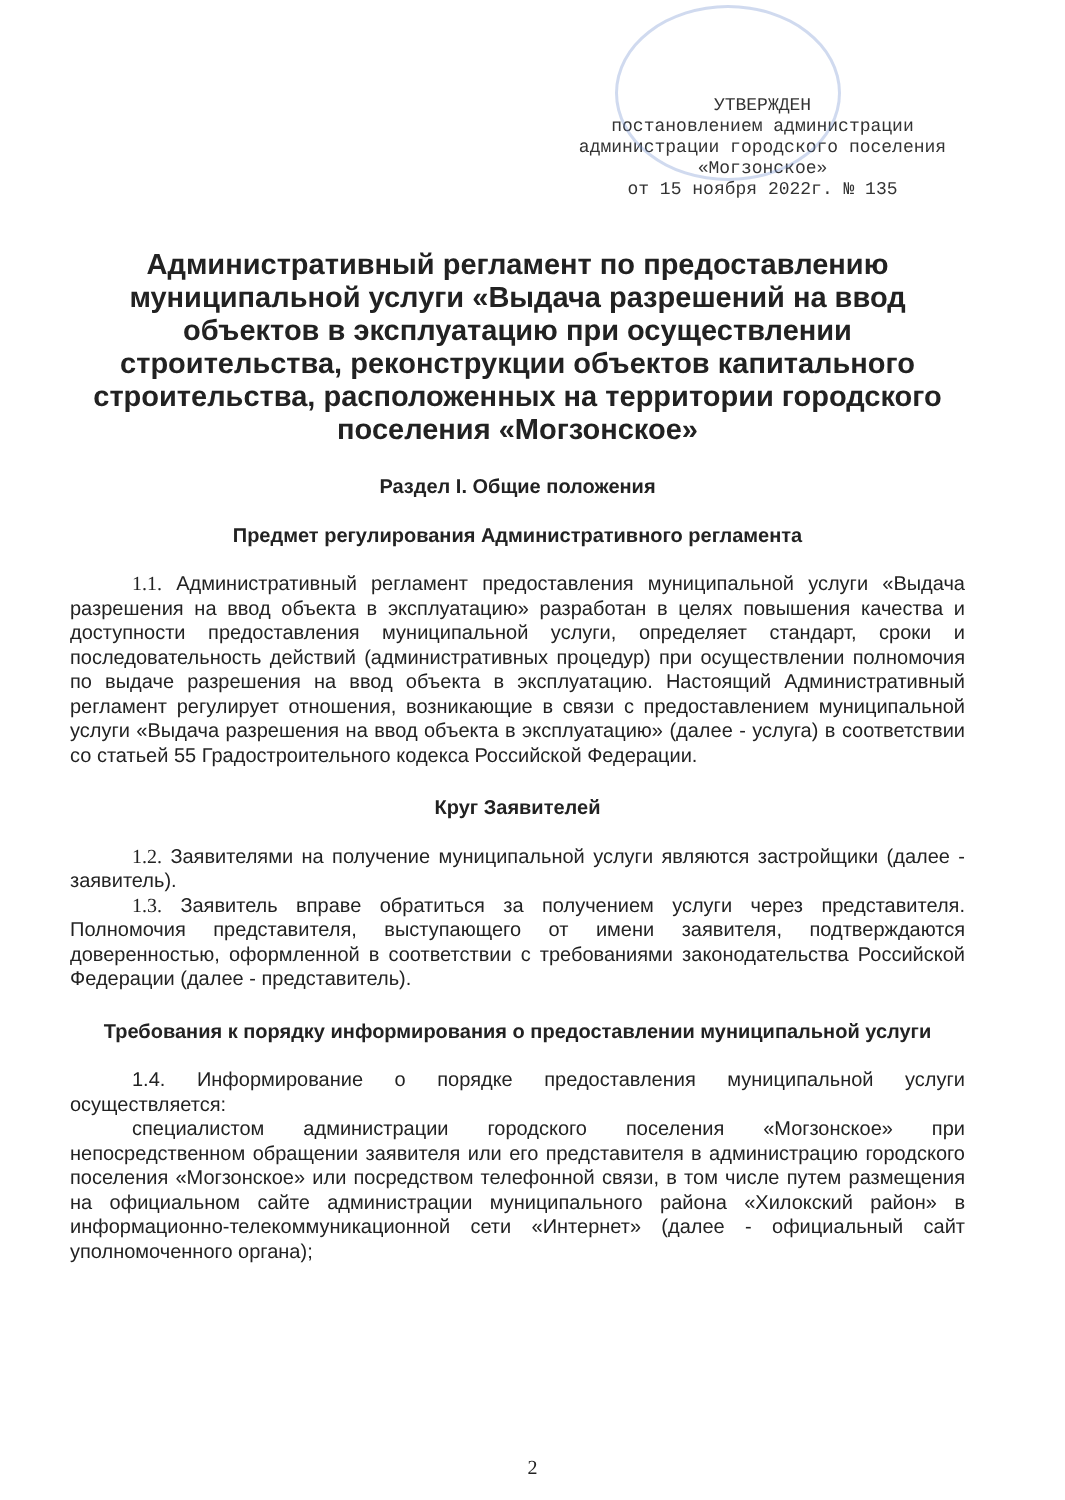УТВЕРЖДЕН
постановлением администрации
администрации городского поселения
«Могзонское»
от 15 ноября 2022г. № 135
Административный регламент по предоставлению муниципальной услуги «Выдача разрешений на ввод объектов в эксплуатацию при осуществлении строительства, реконструкции объектов капитального строительства, расположенных на территории городского поселения «Могзонское»
Раздел I. Общие положения
Предмет регулирования Административного регламента
1.1. Административный регламент предоставления муниципальной услуги «Выдача разрешения на ввод объекта в эксплуатацию» разработан в целях повышения качества и доступности предоставления муниципальной услуги, определяет стандарт, сроки и последовательность действий (административных процедур) при осуществлении полномочия по выдаче разрешения на ввод объекта в эксплуатацию. Настоящий Административный регламент регулирует отношения, возникающие в связи с предоставлением муниципальной услуги «Выдача разрешения на ввод объекта в эксплуатацию» (далее - услуга) в соответствии со статьей 55 Градостроительного кодекса Российской Федерации.
Круг Заявителей
1.2. Заявителями на получение муниципальной услуги являются застройщики (далее - заявитель).
1.3. Заявитель вправе обратиться за получением услуги через представителя. Полномочия представителя, выступающего от имени заявителя, подтверждаются доверенностью, оформленной в соответствии с требованиями законодательства Российской Федерации (далее - представитель).
Требования к порядку информирования о предоставлении муниципальной услуги
1.4. Информирование о порядке предоставления муниципальной услуги осуществляется:
специалистом администрации городского поселения «Могзонское» при непосредственном обращении заявителя или его представителя в администрацию городского поселения «Могзонское» или посредством телефонной связи, в том числе путем размещения на официальном сайте администрации муниципального района «Хилокский район» в информационно-телекоммуникационной сети «Интернет» (далее - официальный сайт уполномоченного органа);
2